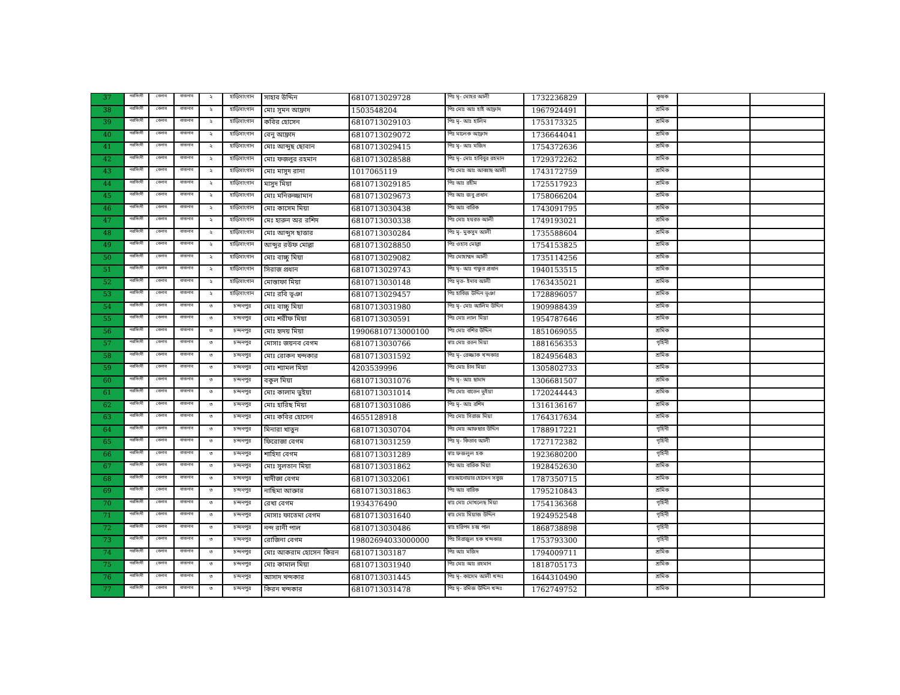| 37 | নরসিংদী | বেলাব | বাজনাব | ২ | হাড়িসাংগান | সাহাব উদ্দিন | 6810713029728 | পিঃ মৃ- মোহর আলী | 1732236829 | | কৃষক | | |
| 38 | নরসিংদী | বেলাব | বাজনাব | ২ | হাড়িসাংগান | মোঃ সুমন আফ্রাদ | 1503548204 | পিঃ মোঃ আঃ হাই আফ্রাদ | 1967924491 | | শ্রমিক | | |
| 39 | নরসিংদী | বেলাব | বাজনাব | ২ | হাড়িসাংগান | কবির হোসেন | 6810713029103 | পিঃ মৃ- আঃ হালিম | 1753173325 | | শ্রমিক | | |
| 40 | নরসিংদী | বেলাব | বাজনাব | ২ | হাড়িসাংগান | বেনু আফ্রাদ | 6810713029072 | পিঃ মালেক আফ্রাদ | 1736644041 | | শ্রমিক | | |
| 41 | নরসিংদী | বেলাব | বাজনাব | ২ | হাড়িসাংগান | মোঃ আব্দুছ ছোবান | 6810713029415 | পিঃ মৃ- আঃ মজিদ | 1754372636 | | শ্রমিক | | |
| 42 | নরসিংদী | বেলাব | বাজনাব | ২ | হাড়িসাংগান | মোঃ ফজলুর রহমান | 6810713028588 | পিঃ মৃ- মোঃ হাবিবুর রহমান | 1729372262 | | শ্রমিক | | |
| 43 | নরসিংদী | বেলাব | বাজনাব | ২ | হাড়িসাংগান | মোঃ মাসুদ রানা | 1017065119 | পিঃ মোঃ আঃ আব্বাছ আলী | 1743172759 | | শ্রমিক | | |
| 44 | নরসিংদী | বেলাব | বাজনাব | ২ | হাড়িসাংগান | মাসুদ মিয়া | 6810713029185 | পিঃ আঃ রহীম | 1725517923 | | শ্রমিক | | |
| 45 | নরসিংদী | বেলাব | বাজনাব | ২ | হাড়িসাংগান | মোঃ মনিরুজ্জামান | 6810713029673 | পিঃ আঃ জবু প্রধান | 1758066204 | | শ্রমিক | | |
| 46 | নরসিংদী | বেলাব | বাজনাব | ২ | হাড়িসাংগান | মোঃ কাসেম মিয়া | 6810713030438 | পিঃ আঃ বারিক | 1743091795 | | শ্রমিক | | |
| 47 | নরসিংদী | বেলাব | বাজনাব | ২ | হাড়িসাংগান | মেঃ হারুন অর রশিদ | 6810713030338 | পিঃ মোঃ হযরত আলী | 1749193021 | | শ্রমিক | | |
| 48 | নরসিংদী | বেলাব | বাজনাব | ২ | হাড়িসাংগান | মোঃ আব্দুস ছাত্তার | 6810713030284 | পিঃ মৃ- মুকসুদ আলী | 1735588604 | | শ্রমিক | | |
| 49 | নরসিংদী | বেলাব | বাজনাব | ২ | হাড়িসাংগান | আব্দুর রউফ মোল্লা | 6810713028850 | পিঃ ওহাব মোল্লা | 1754153825 | | শ্রমিক | | |
| 50 | নরসিংদী | বেলাব | বাজনাব | ২ | হাড়িসাংগান | মোঃ বাচ্চু মিয়া | 6810713029082 | পিঃ মোহাম্মদ আলী | 1735114256 | | শ্রমিক | | |
| 51 | নরসিংদী | বেলাব | বাজনাব | ২ | হাড়িসাংগান | সিরাজ প্রধান | 6810713029743 | পিঃ মৃ- আঃ গফুর প্রধান | 1940153515 | | শ্রমিক | | |
| 52 | নরসিংদী | বেলাব | বাজনাব | ২ | হাড়িসাংগান | মোস্তাফা মিয়া | 6810713030148 | পিঃ মৃত- ইদাব আলী | 1763435021 | | শ্রমিক | | |
| 53 | নরসিংদী | বেলাব | বাজনাব | ২ | হাড়িসাংগান | মোঃ রবি ভূঞা | 6810713029457 | পিঃ হাবিজ উদ্দিন ভূঞা | 1728896057 | | শ্রমিক | | |
| 54 | নরসিংদী | বেলাব | বাজনাব | ৩ | চন্দনপুর | মোঃ বাচ্চু মিয়া | 6810713031980 | পিঃ মৃ- মোঃ আলিম উদ্দিন | 1909988439 | | শ্রমিক | | |
| 55 | নরসিংদী | বেলাব | বাজনাব | ৩ | চন্দনপুর | মোঃ শরীফ মিয়া | 6810713030591 | পিঃ মোঃ লাল মিয়া | 1954787646 | | শ্রমিক | | |
| 56 | নরসিংদী | বেলাব | বাজনাব | ৩ | চন্দনপুর | মোঃ হৃদয় মিয়া | 19906810713000100 | পিঃ মোঃ বশির উদ্দিন | 1851069055 | | শ্রমিক | | |
| 57 | নরসিংদী | বেলাব | বাজনাব | ৩ | চন্দনপুর | মোসাঃ জয়নব বেগম | 6810713030766 | স্বাঃ মোঃ রতন মিয়া | 1881656353 | | গৃহিনী | | |
| 58 | নরসিংদী | বেলাব | বাজনাব | ৩ | চন্দনপুর | মোঃ রোকন খন্দকার | 6810713031592 | পিঃ মৃ- রেজ্জাক খন্দকার | 1824956483 | | শ্রমিক | | |
| 59 | নরসিংদী | বেলাব | বাজনাব | ৩ | চন্দনপুর | মোঃ শ্যামল মিয়া | 4203539996 | পিঃ মোঃ চাঁন মিয়া | 1305802733 | | শ্রমিক | | |
| 60 | নরসিংদী | বেলাব | বাজনাব | ৩ | চন্দনপুর | বকুল মিয়া | 6810713031076 | পিঃ মৃ- আঃ ছামাদ | 1306681507 | | শ্রমিক | | |
| 61 | নরসিংদী | বেলাব | বাজনাব | ৩ | চন্দনপুর | মোঃ কালাম ভুইয়া | 6810713031014 | পিঃ মোঃ বাতেন ভুইয়া | 1720244443 | | শ্রমিক | | |
| 62 | নরসিংদী | বেলাব | বাজনাব | ৩ | চন্দনপুর | মোঃ হারিছ মিয়া | 6810713031086 | পিঃ মৃ- আঃ রশিদ | 1316136167 | | শ্রমিক | | |
| 63 | নরসিংদী | বেলাব | বাজনাব | ৩ | চন্দনপুর | মোঃ কবির হোসেন | 4655128918 | পিঃ মোঃ সিরাজ মিয়া | 1764317634 | | শ্রমিক | | |
| 64 | নরসিংদী | বেলাব | বাজনাব | ৩ | চন্দনপুর | মিনারা খাতুন | 6810713030704 | পিঃ মোঃ আফছার উদ্দিন | 1788917221 | | গৃহিনী | | |
| 65 | নরসিংদী | বেলাব | বাজনাব | ৩ | চন্দনপুর | ফিরোজা বেগম | 6810713031259 | পিঃ মৃ- কিতাব আলী | 1727172382 | | গৃহিনী | | |
| 66 | নরসিংদী | বেলাব | বাজনাব | ৩ | চন্দনপুর | শাহিদা বেগম | 6810713031289 | স্বাঃ ফজলুল হক | 1923680200 | | গৃহিনী | | |
| 67 | নরসিংদী | বেলাব | বাজনাব | ৩ | চন্দনপুর | মোঃ সুলতান মিয়া | 6810713031862 | পিঃ আঃ বারিক মিয়া | 1928452630 | | শ্রমিক | | |
| 68 | নরসিংদী | বেলাব | বাজনাব | ৩ | চন্দনপুর | খাদীজা বেগম | 6810713032061 | স্বাঃআনোয়ার হোসেন সবুজ | 1787350715 | | শ্রমিক | | |
| 69 | নরসিংদী | বেলাব | বাজনাব | ৩ | চন্দনপুর | নাছিমা আক্তার | 6810713031863 | পিঃ আঃ বারিক | 1795210843 | | শ্রমিক | | |
| 70 | নরসিংদী | বেলাব | বাজনাব | ৩ | চন্দনপুর | রেখা বেগম | 1934376490 | স্বাঃ মোঃ মোখলেছ মিয়া | 1754136368 | | গৃহিনী | | |
| 71 | নরসিংদী | বেলাব | বাজনাব | ৩ | চন্দনপুর | মোসাঃ ফাতেমা বেগম | 6810713031640 | স্বাঃ মোঃ মিয়াজ উদ্দিন | 1924952548 | | গৃহিনী | | |
| 72 | নরসিংদী | বেলাব | বাজনাব | ৩ | চন্দনপুর | নন্দ রানী পাল | 6810713030486 | স্বাঃ হরিপদ চন্দ্র পাল | 1868738898 | | গৃহিনী | | |
| 73 | নরসিংদী | বেলাব | বাজনাব | ৩ | চন্দনপুর | রোজিনা বেগম | 19802694033000000 | পিঃ সিরাজুল হক খন্দকার | 1753793300 | | গৃহিনী | | |
| 74 | নরসিংদী | বেলাব | বাজনাব | ৩ | চন্দনপুর | মোঃ আকরাম হোসেন কিরন | 681071303187 | পিঃ আঃ মজিদ | 1794009711 | | শ্রমিক | | |
| 75 | নরসিংদী | বেলাব | বাজনাব | ৩ | চন্দনপুর | মোঃ কামাল মিয়া | 6810713031940 | পিঃ মোঃ আঃ রহমান | 1818705173 | | শ্রমিক | | |
| 76 | নরসিংদী | বেলাব | বাজনাব | ৩ | চন্দনপুর | আসাদ খন্দকার | 6810713031445 | পিঃ মৃ- কাসেম আলী খন্দঃ | 1644310490 | | শ্রমিক | | |
| 77 | নরসিংদী | বেলাব | বাজনাব | ৩ | চন্দনপুর | কিরন খন্দকার | 6810713031478 | পিঃ মৃ- রমিজ উদ্দিন খন্দঃ | 1762749752 | | শ্রমিক | | |